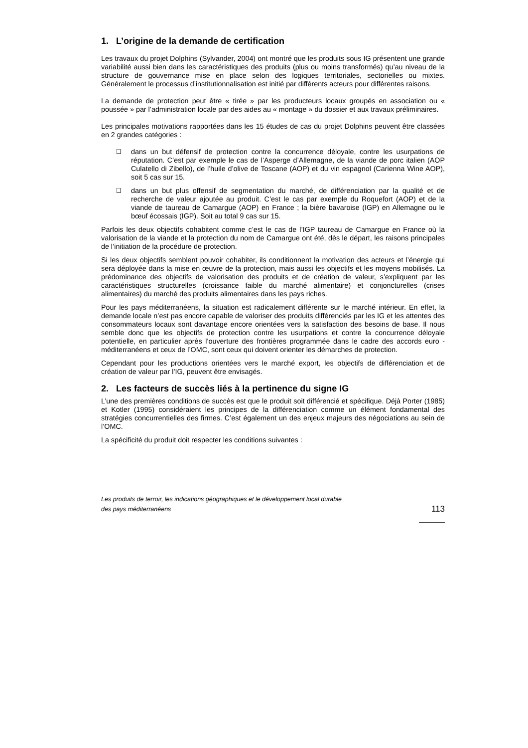1. L’origine de la demande de certification
Les travaux du projet Dolphins (Sylvander, 2004) ont montré que les produits sous IG présentent une grande variabilité aussi bien dans les caractéristiques des produits (plus ou moins transformés) qu’au niveau de la structure de gouvernance mise en place selon des logiques territoriales, sectorielles ou mixtes. Généralement le processus d’institutionnalisation est initié par différents acteurs pour différentes raisons.
La demande de protection peut être « tirée » par les producteurs locaux groupés en association ou « poussée » par l’administration locale par des aides au « montage » du dossier et aux travaux préliminaires.
Les principales motivations rapportées dans les 15 études de cas du projet Dolphins peuvent être classées en 2 grandes catégories :
❑ dans un but défensif de protection contre la concurrence déloyale, contre les usurpations de réputation. C’est par exemple le cas de l’Asperge d’Allemagne, de la viande de porc italien (AOP Culatello di Zibello), de l’huile d’olive de Toscane (AOP) et du vin espagnol (Carienna Wine AOP), soit 5 cas sur 15.
❑ dans un but plus offensif de segmentation du marché, de différenciation par la qualité et de recherche de valeur ajoutée au produit. C’est le cas par exemple du Roquefort (AOP) et de la viande de taureau de Camargue (AOP) en France ; la bière bavaroise (IGP) en Allemagne ou le bœuf écossais (IGP). Soit au total 9 cas sur 15.
Parfois les deux objectifs cohabitent comme c’est le cas de l’IGP taureau de Camargue en France où la valorisation de la viande et la protection du nom de Camargue ont été, dès le départ, les raisons principales de l’initiation de la procédure de protection.
Si les deux objectifs semblent pouvoir cohabiter, ils conditionnent la motivation des acteurs et l’énergie qui sera déployée dans la mise en œuvre de la protection, mais aussi les objectifs et les moyens mobilisés. La prédominance des objectifs de valorisation des produits et de création de valeur, s’expliquent par les caractéristiques structurelles (croissance faible du marché alimentaire) et conjoncturelles (crises alimentaires) du marché des produits alimentaires dans les pays riches.
Pour les pays méditerranéens, la situation est radicalement différente sur le marché intérieur. En effet, la demande locale n’est pas encore capable de valoriser des produits différenciés par les IG et les attentes des consommateurs locaux sont davantage encore orientées vers la satisfaction des besoins de base. Il nous semble donc que les objectifs de protection contre les usurpations et contre la concurrence déloyale potentielle, en particulier après l’ouverture des frontières programmée dans le cadre des accords euro - méditerranéens et ceux de l’OMC, sont ceux qui doivent orienter les démarches de protection.
Cependant pour les productions orientées vers le marché export, les objectifs de différenciation et de création de valeur par l’IG, peuvent être envisagés.
2. Les facteurs de succès liés à la pertinence du signe IG
L’une des premières conditions de succès est que le produit soit différencié et spécifique. Déjà Porter (1985) et Kotler (1995) considéraient les principes de la différenciation comme un élément fondamental des stratégies concurrentielles des firmes. C’est également un des enjeux majeurs des négociations au sein de l’OMC.
La spécificité du produit doit respecter les conditions suivantes :
Les produits de terroir, les indications géographiques et le développement local durable
des pays méditerranéens
113